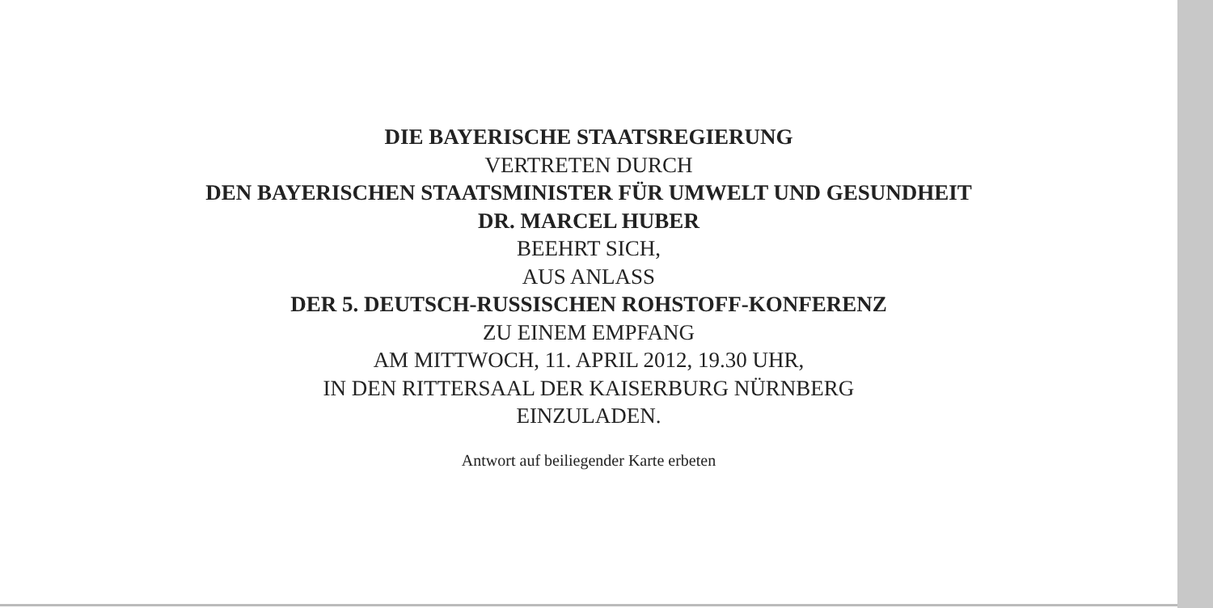DIE BAYERISCHE STAATSREGIERUNG
VERTRETEN DURCH
DEN BAYERISCHEN STAATSMINISTER FÜR UMWELT UND GESUNDHEIT
DR. MARCEL HUBER
BEEHRT SICH,
AUS ANLASS
DER 5. DEUTSCH-RUSSISCHEN ROHSTOFF-KONFERENZ
ZU EINEM EMPFANG
AM MITTWOCH, 11. APRIL 2012, 19.30 UHR,
IN DEN RITTERSAAL DER KAISERBURG NÜRNBERG
EINZULADEN.
Antwort auf beiliegender Karte erbeten